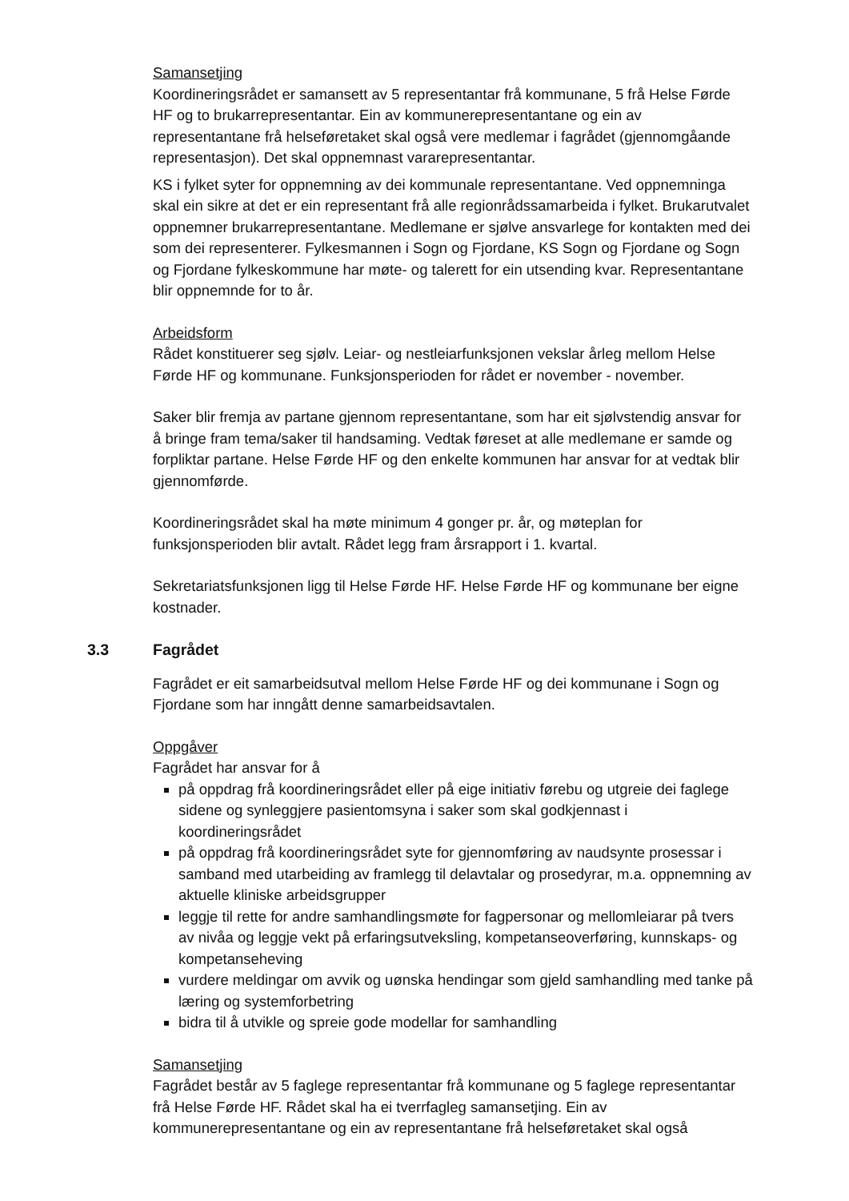Samansetjing
Koordineringsrådet er samansett av 5 representantar frå kommunane, 5 frå Helse Førde HF og to brukarrepresentantar. Ein av kommunerepresentantane og ein av representantane frå helseføretaket skal også vere medlemar i fagrådet (gjennomgåande representasjon). Det skal oppnemnast vararepresentantar.
KS i fylket syter for oppnemning av dei kommunale representantane. Ved oppnemninga skal ein sikre at det er ein representant frå alle regionrådssamarbeida i fylket. Brukarutvalet oppnemner brukarrepresentantane. Medlemane er sjølve ansvarlege for kontakten med dei som dei representerer. Fylkesmannen i Sogn og Fjordane, KS Sogn og Fjordane og Sogn og Fjordane fylkeskommune har møte- og talerett for ein utsending kvar. Representantane blir oppnemnde for to år.
Arbeidsform
Rådet konstituerer seg sjølv. Leiar- og nestleiarfunksjonen vekslar årleg mellom Helse Førde HF og kommunane. Funksjonsperioden for rådet er november - november.
Saker blir fremja av partane gjennom representantane, som har eit sjølvstendig ansvar for å bringe fram tema/saker til handsaming. Vedtak føreset at alle medlemane er samde og forpliktar partane. Helse Førde HF og den enkelte kommunen har ansvar for at vedtak blir gjennomførde.
Koordineringsrådet skal ha møte minimum 4 gonger pr. år, og møteplan for funksjonsperioden blir avtalt. Rådet legg fram årsrapport i 1. kvartal.
Sekretariatsfunksjonen ligg til Helse Førde HF. Helse Førde HF og kommunane ber eigne kostnader.
3.3 Fagrådet
Fagrådet er eit samarbeidsutval mellom Helse Førde HF og dei kommunane i Sogn og Fjordane som har inngått denne samarbeidsavtalen.
Oppgåver
Fagrådet har ansvar for å
på oppdrag frå koordineringsrådet eller på eige initiativ førebu og utgreie dei faglege sidene og synleggjere pasientomsyna i saker som skal godkjennast i koordineringsrådet
på oppdrag frå koordineringsrådet syte for gjennomføring av naudsynte prosessar i samband med utarbeiding av framlegg til delavtalar og prosedyrar, m.a. oppnemning av aktuelle kliniske arbeidsgrupper
leggje til rette for andre samhandlingsmøte for fagpersonar og mellomleiarar på tvers av nivåa og leggje vekt på erfaringsutveksling, kompetanseoverføring, kunnskaps- og kompetanseheving
vurdere meldingar om avvik og uønska hendingar som gjeld samhandling med tanke på læring og systemforbetring
bidra til å utvikle og spreie gode modellar for samhandling
Samansetjing
Fagrådet består av 5 faglege representantar frå kommunane og 5 faglege representantar frå Helse Førde HF. Rådet skal ha ei tverrfagleg samansetjing. Ein av kommunerepresentantane og ein av representantane frå helseføretaket skal også